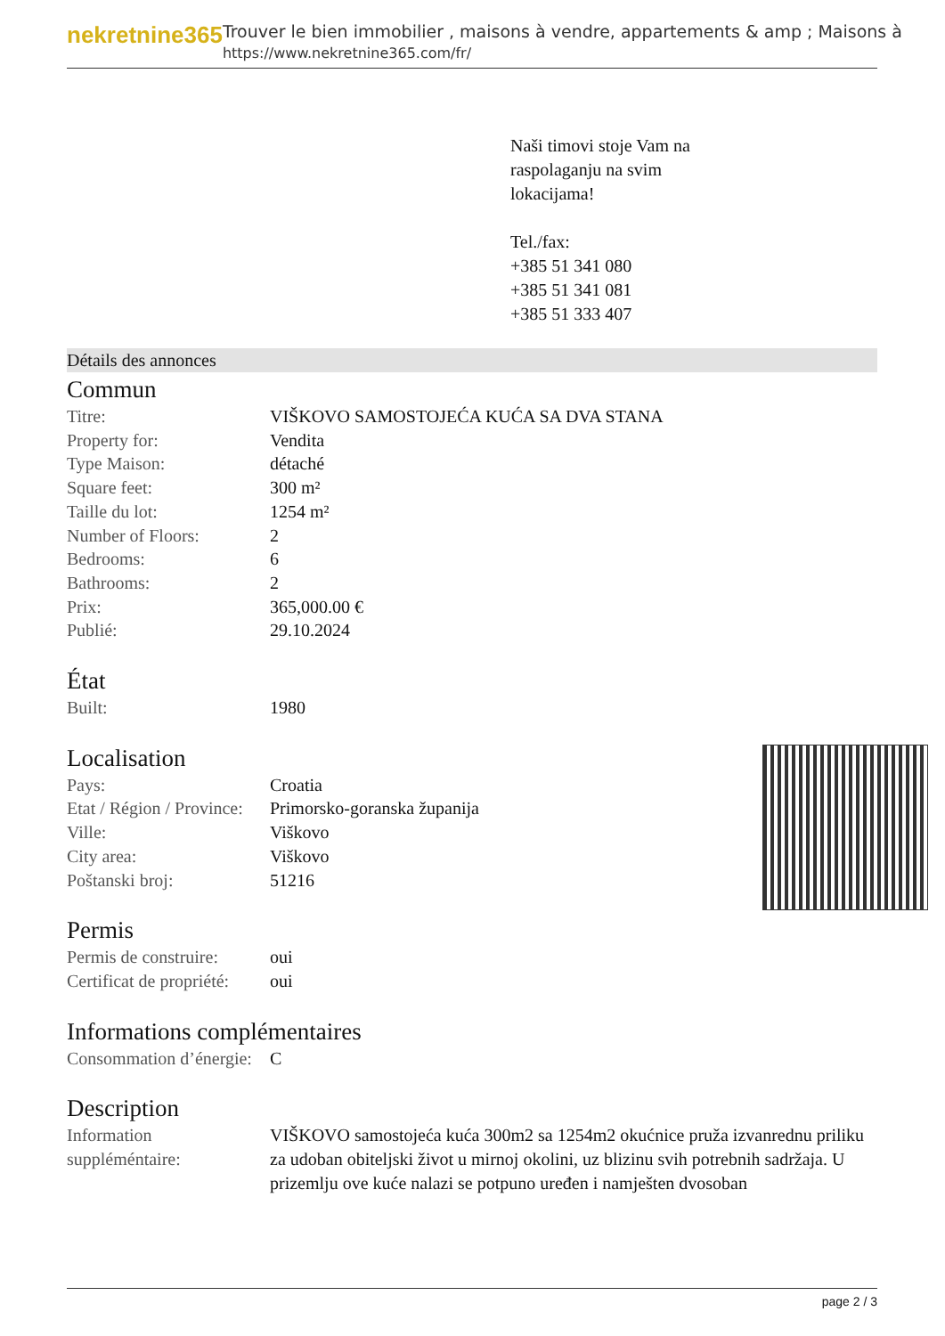nekretnine365
Trouver le bien immobilier , maisons à vendre, appartements & amp ; Maisons à
https://www.nekretnine365.com/fr/
Naši timovi stoje Vam na
raspolaganju na svim
lokacijama!
Tel./fax:
+385 51 341 080
+385 51 341 081
+385 51 333 407
Détails des annonces
Commun
| Titre: | VIŠKOVO SAMOSTOJEĆA KUĆA SA DVA STANA |
| Property for: | Vendita |
| Type Maison: | détaché |
| Square feet: | 300 m² |
| Taille du lot: | 1254 m² |
| Number of Floors: | 2 |
| Bedrooms: | 6 |
| Bathrooms: | 2 |
| Prix: | 365,000.00 € |
| Publié: | 29.10.2024 |
État
| Built: | 1980 |
Localisation
| Pays: | Croatia |
| Etat / Région / Province: | Primorsko-goranska županija |
| Ville: | Viškovo |
| City area: | Viškovo |
| Poštanski broj: | 51216 |
Permis
| Permis de construire: | oui |
| Certificat de propriété: | oui |
Informations complémentaires
| Consommation d’énergie: | C |
Description
| Information suppléméntaire: | VIŠKOVO samostojeća kuća 300m2 sa 1254m2 okućnice pruža izvanrednu priliku za udoban obiteljski život u mirnoj okolini, uz blizinu svih potrebnih sadržaja. U prizemlju ove kuće nalazi se potpuno uređen i namješten dvosoban |
page 2 / 3